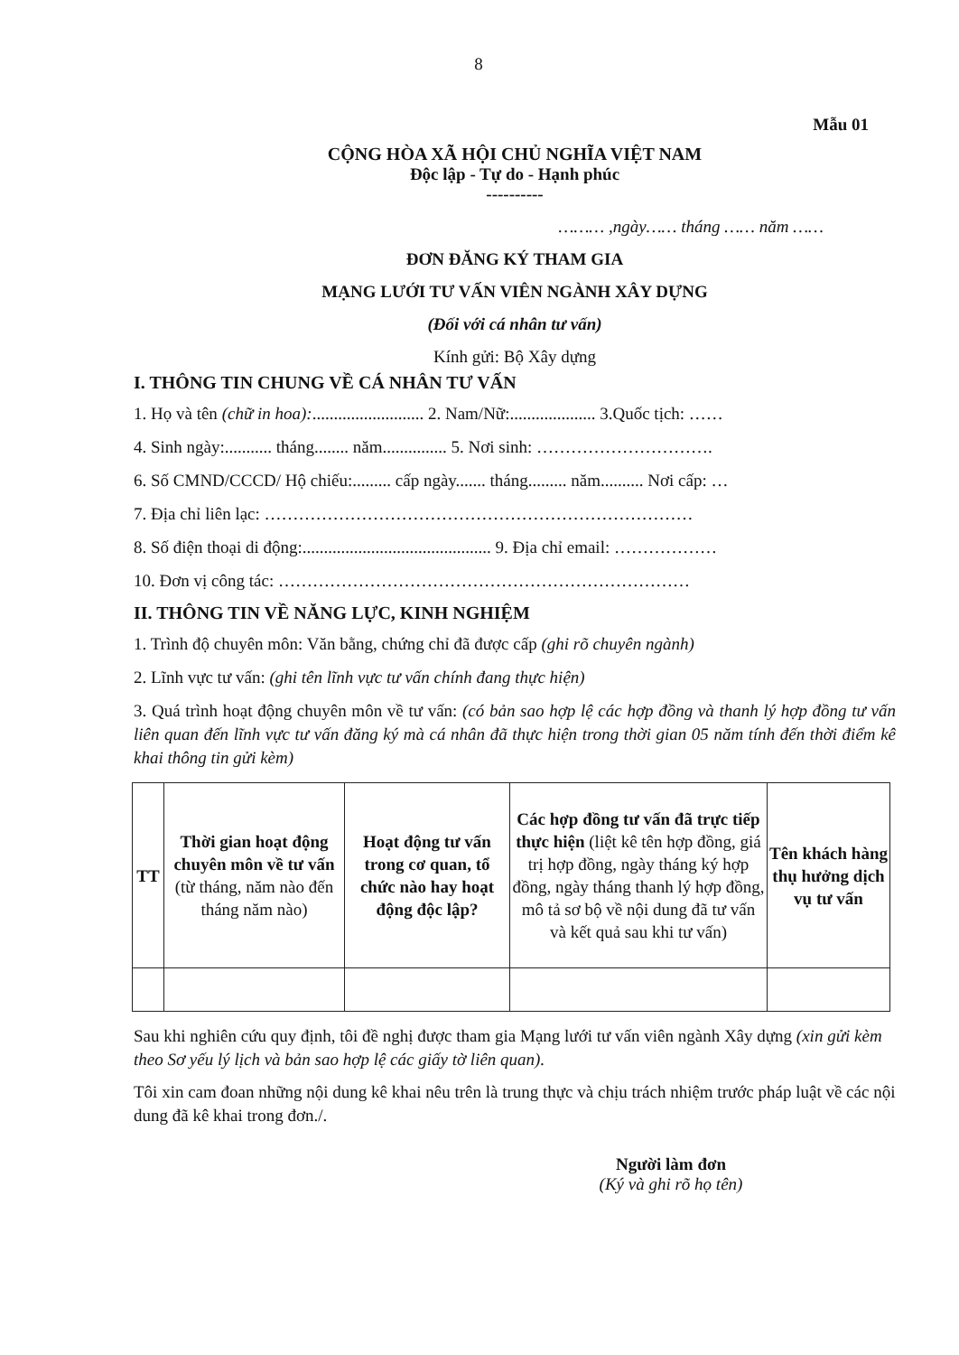8
Mẫu 01
CỘNG HÒA XÃ HỘI CHỦ NGHĨA VIỆT NAM
Độc lập - Tự do - Hạnh phúc
----------
……… ,ngày…… tháng …… năm ……
ĐƠN ĐĂNG KÝ THAM GIA
MẠNG LƯỚI TƯ VẤN VIÊN NGÀNH XÂY DỰNG
(Đối với cá nhân tư vấn)
Kính gửi: Bộ Xây dựng
I. THÔNG TIN CHUNG VỀ CÁ NHÂN TƯ VẤN
1. Họ và tên (chữ in hoa):.......................... 2. Nam/Nữ:.................... 3.Quốc tịch: ……
4. Sinh ngày:........... tháng........ năm............... 5. Nơi sinh: ………………………….
6. Số CMND/CCCD/ Hộ chiếu:......... cấp ngày....... tháng......... năm.......... Nơi cấp: …
7. Địa chỉ liên lạc: …………………………………………………………………
8. Số điện thoại di động:............................................ 9. Địa chỉ email: ………………
10. Đơn vị công tác: ………………………………………………………………
II. THÔNG TIN VỀ NĂNG LỰC, KINH NGHIỆM
1. Trình độ chuyên môn: Văn bằng, chứng chỉ đã được cấp (ghi rõ chuyên ngành)
2. Lĩnh vực tư vấn: (ghi tên lĩnh vực tư vấn chính đang thực hiện)
3. Quá trình hoạt động chuyên môn về tư vấn: (có bản sao hợp lệ các hợp đồng và thanh lý hợp đồng tư vấn liên quan đến lĩnh vực tư vấn đăng ký mà cá nhân đã thực hiện trong thời gian 05 năm tính đến thời điểm kê khai thông tin gửi kèm)
| TT | Thời gian hoạt động chuyên môn về tư vấn (từ tháng, năm nào đến tháng năm nào) | Hoạt động tư vấn trong cơ quan, tổ chức nào hay hoạt động độc lập? | Các hợp đồng tư vấn đã trực tiếp thực hiện (liệt kê tên hợp đồng, giá trị hợp đồng, ngày tháng ký hợp đồng, ngày tháng thanh lý hợp đồng, mô tả sơ bộ về nội dung đã tư vấn và kết quả sau khi tư vấn) | Tên khách hàng thụ hưởng dịch vụ tư vấn |
| --- | --- | --- | --- | --- |
Sau khi nghiên cứu quy định, tôi đề nghị được tham gia Mạng lưới tư vấn viên ngành Xây dựng (xin gửi kèm theo Sơ yếu lý lịch và bản sao hợp lệ các giấy tờ liên quan).
Tôi xin cam đoan những nội dung kê khai nêu trên là trung thực và chịu trách nhiệm trước pháp luật về các nội dung đã kê khai trong đơn./.
Người làm đơn
(Ký và ghi rõ họ tên)